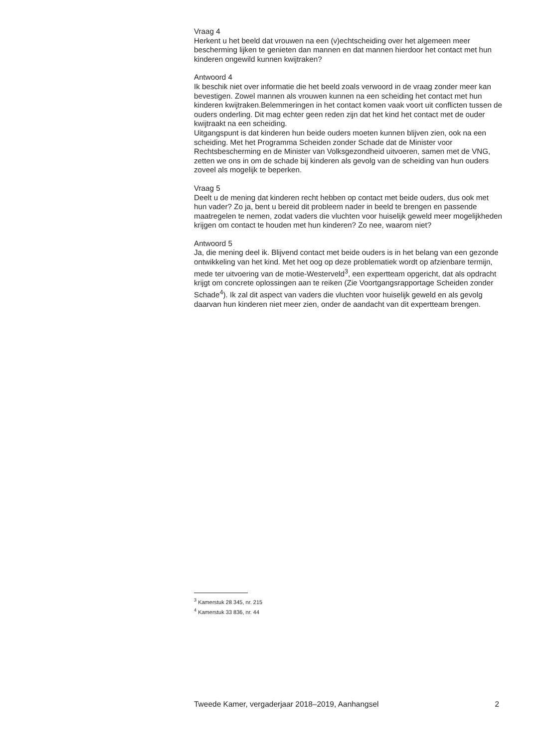Vraag 4
Herkent u het beeld dat vrouwen na een (v)echtscheiding over het algemeen meer bescherming lijken te genieten dan mannen en dat mannen hierdoor het contact met hun kinderen ongewild kunnen kwijtraken?
Antwoord 4
Ik beschik niet over informatie die het beeld zoals verwoord in de vraag zonder meer kan bevestigen. Zowel mannen als vrouwen kunnen na een scheiding het contact met hun kinderen kwijtraken.Belemmeringen in het contact komen vaak voort uit conflicten tussen de ouders onderling. Dit mag echter geen reden zijn dat het kind het contact met de ouder kwijtraakt na een scheiding.
Uitgangspunt is dat kinderen hun beide ouders moeten kunnen blijven zien, ook na een scheiding. Met het Programma Scheiden zonder Schade dat de Minister voor Rechtsbescherming en de Minister van Volksgezondheid uitvoeren, samen met de VNG, zetten we ons in om de schade bij kinderen als gevolg van de scheiding van hun ouders zoveel als mogelijk te beperken.
Vraag 5
Deelt u de mening dat kinderen recht hebben op contact met beide ouders, dus ook met hun vader? Zo ja, bent u bereid dit probleem nader in beeld te brengen en passende maatregelen te nemen, zodat vaders die vluchten voor huiselijk geweld meer mogelijkheden krijgen om contact te houden met hun kinderen? Zo nee, waarom niet?
Antwoord 5
Ja, die mening deel ik. Blijvend contact met beide ouders is in het belang van een gezonde ontwikkeling van het kind. Met het oog op deze problematiek wordt op afzienbare termijn, mede ter uitvoering van de motie-Westerveld<sup>3</sup>, een expertteam opgericht, dat als opdracht krijgt om concrete oplossingen aan te reiken (Zie Voortgangsrapportage Scheiden zonder Schade<sup>4</sup>). Ik zal dit aspect van vaders die vluchten voor huiselijk geweld en als gevolg daarvan hun kinderen niet meer zien, onder de aandacht van dit expertteam brengen.
<sup>3</sup> Kamerstuk 28 345, nr. 215
<sup>4</sup> Kamerstuk 33 836, nr. 44
Tweede Kamer, vergaderjaar 2018–2019, Aanhangsel 2